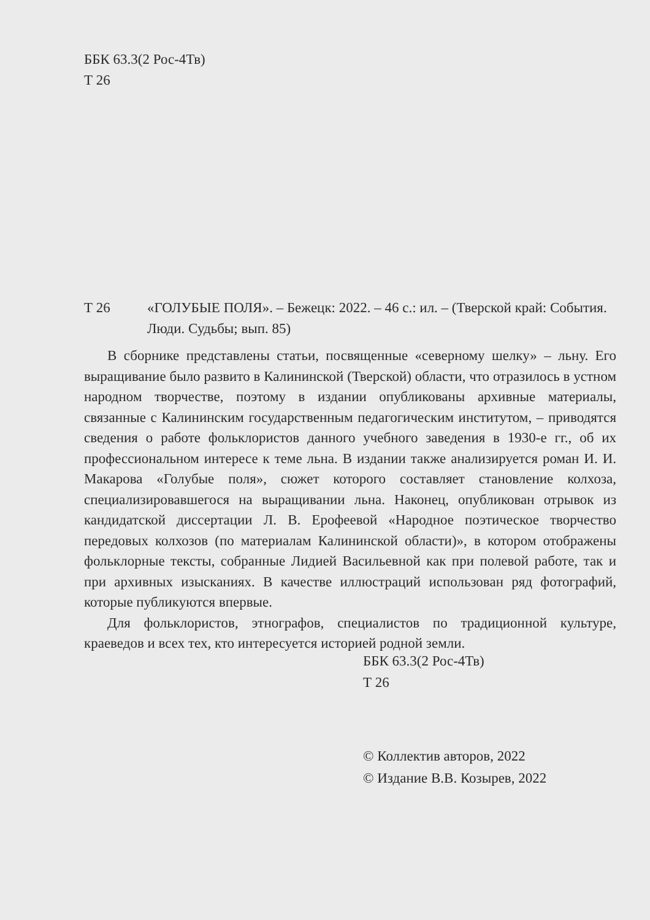ББК 63.3(2 Рос-4Тв)
Т 26
Т 26 «ГОЛУБЫЕ ПОЛЯ». – Бежецк: 2022. – 46 с.: ил. – (Тверской край: События. Люди. Судьбы; вып. 85)
В сборнике представлены статьи, посвященные «северному шелку» – льну. Его выращивание было развито в Калининской (Тверской) области, что отразилось в устном народном творчестве, поэтому в издании опубликованы архивные материалы, связанные с Калининским государственным педагогическим институтом, – приводятся сведения о работе фольклористов данного учебного заведения в 1930-е гг., об их профессиональном интересе к теме льна. В издании также анализируется роман И. И. Макарова «Голубые поля», сюжет которого составляет становление колхоза, специализировавшегося на выращивании льна. Наконец, опубликован отрывок из кандидатской диссертации Л. В. Ерофеевой «Народное поэтическое творчество передовых колхозов (по материалам Калининской области)», в котором отображены фольклорные тексты, собранные Лидией Васильевной как при полевой работе, так и при архивных изысканиях. В качестве иллюстраций использован ряд фотографий, которые публикуются впервые.
Для фольклористов, этнографов, специалистов по традиционной культуре, краеведов и всех тех, кто интересуется историей родной земли.
ББК 63.3(2 Рос-4Тв)
Т 26
© Коллектив авторов, 2022
© Издание В.В. Козырев, 2022